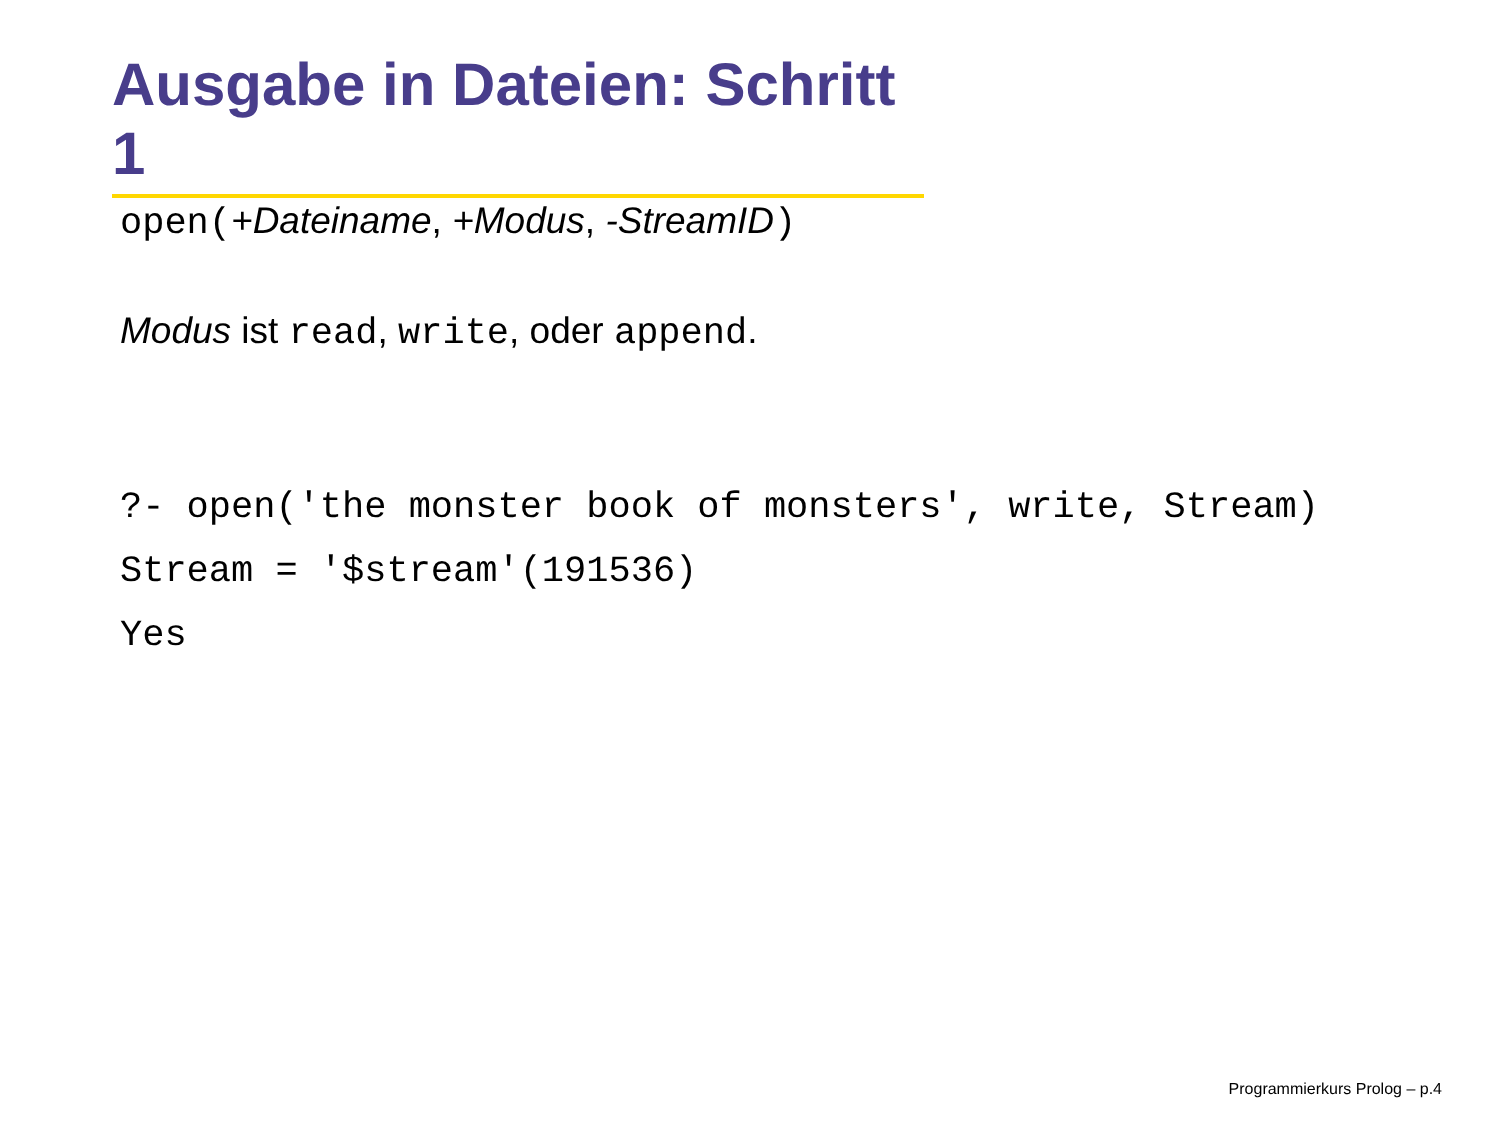Ausgabe in Dateien: Schritt 1
open(+Dateiname, +Modus, -StreamID)
Modus ist read, write, oder append.
?- open('the monster book of monsters', write, Stream) Stream = '$stream'(191536) Yes
Programmierkurs Prolog – p.4